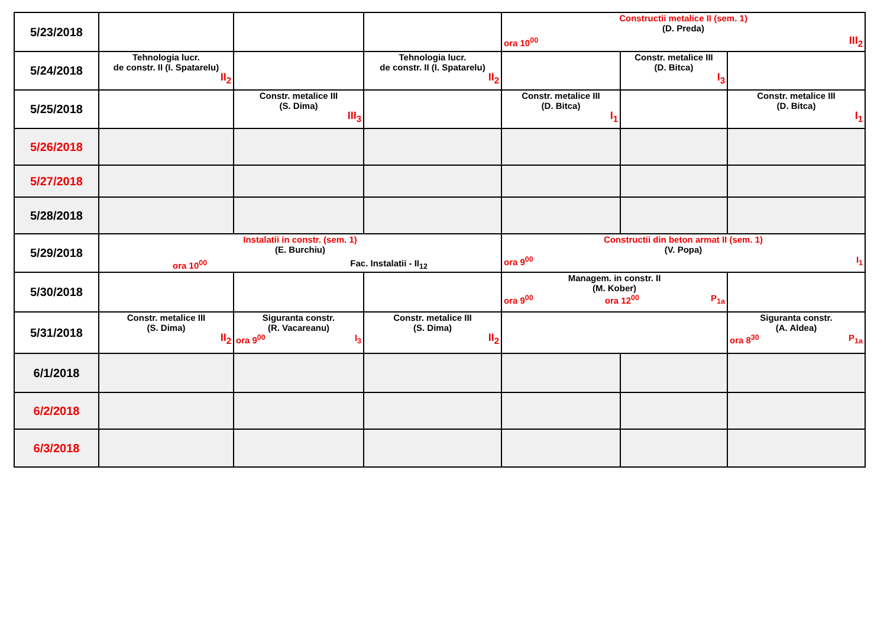| 5/23/2018 | | | | Constructii metalice II (sem. 1) (D. Preda) ora 10<sup>00</sup> III<sub>2</sub> | | |
| 5/24/2018 | Tehnologia lucr. de constr. II (I. Spatarelu) II<sub>2</sub> | | Tehnologia lucr. de constr. II (I. Spatarelu) II<sub>2</sub> | | Constr. metalice III (D. Bitca) I<sub>3</sub> | |
| 5/25/2018 | | Constr. metalice III (S. Dima) III<sub>3</sub> | | Constr. metalice III (D. Bitca) I<sub>1</sub> | | Constr. metalice III (D. Bitca) I<sub>1</sub> |
| 5/26/2018 | | | | | | |
| 5/27/2018 | | | | | | |
| 5/28/2018 | | | | | | |
| 5/29/2018 | Instalatii in constr. (sem. 1) (E. Burchiu) ora 10<sup>00</sup> Fac. Instalatii - II<sub>12</sub> | | | Constructii din beton armat II (sem. 1) (V. Popa) ora 9<sup>00</sup> I<sub>1</sub> | | |
| 5/30/2018 | | | | Managem. in constr. II (M. Kober) ora 9<sup>00</sup> ora 12<sup>00</sup> P<sub>1a</sub> | | |
| 5/31/2018 | Constr. metalice III (S. Dima) II<sub>2</sub> | Siguranta constr. (R. Vacareanu) ora 9<sup>00</sup> I<sub>3</sub> | Constr. metalice III (S. Dima) II<sub>2</sub> | | | Siguranta constr. (A. Aldea) ora 8<sup>30</sup> P<sub>1a</sub> |
| 6/1/2018 | | | | | | |
| 6/2/2018 | | | | | | |
| 6/3/2018 | | | | | | |